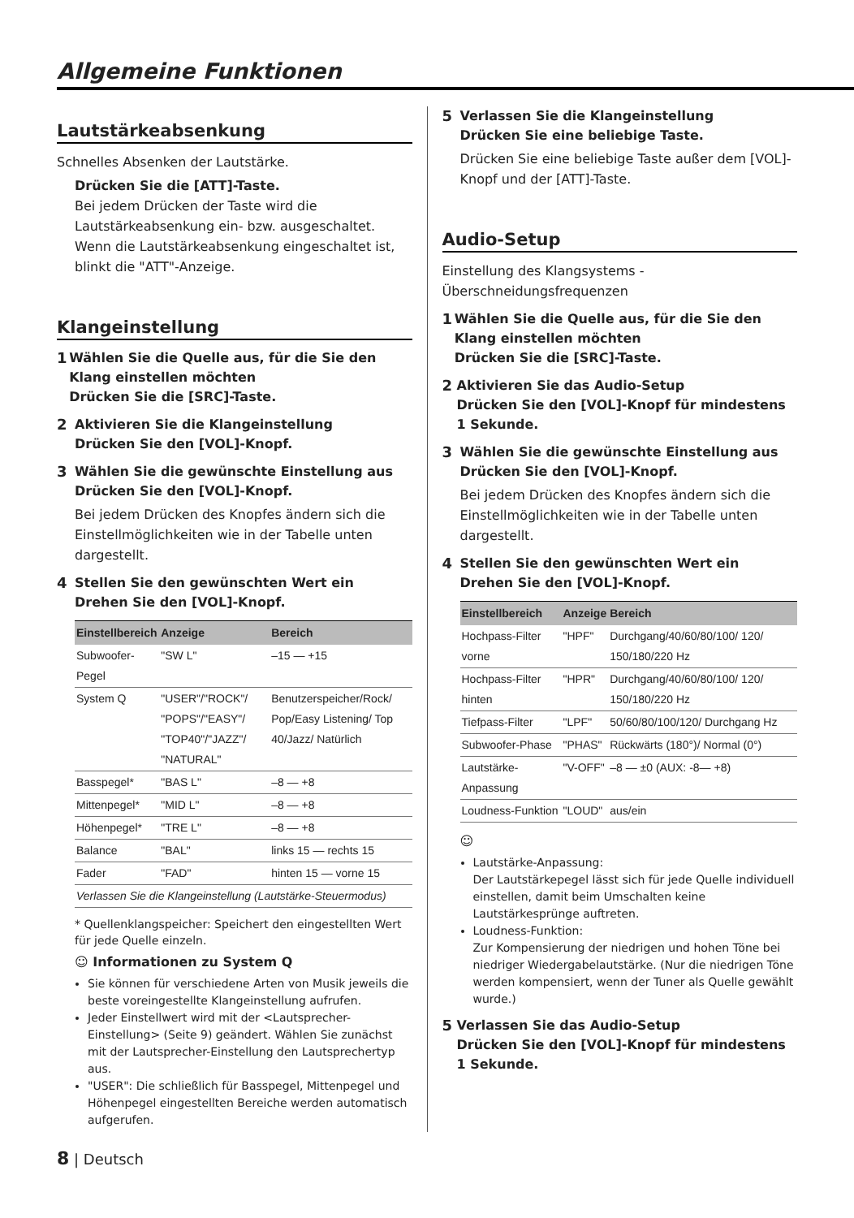Allgemeine Funktionen
Lautstärkeabsenkung
Schnelles Absenken der Lautstärke.
Drücken Sie die [ATT]-Taste.
Bei jedem Drücken der Taste wird die Lautstärkeabsenkung ein- bzw. ausgeschaltet. Wenn die Lautstärkeabsenkung eingeschaltet ist, blinkt die "ATT"-Anzeige.
Klangeinstellung
1 Wählen Sie die Quelle aus, für die Sie den Klang einstellen möchten
Drücken Sie die [SRC]-Taste.
2 Aktivieren Sie die Klangeinstellung
Drücken Sie den [VOL]-Knopf.
3 Wählen Sie die gewünschte Einstellung aus
Drücken Sie den [VOL]-Knopf.
Bei jedem Drücken des Knopfes ändern sich die Einstellmöglichkeiten wie in der Tabelle unten dargestellt.
4 Stellen Sie den gewünschten Wert ein
Drehen Sie den [VOL]-Knopf.
| Einstellbereich | Anzeige | Bereich |
| --- | --- | --- |
| Subwoofer-Pegel | "SW L" | –15 — +15 |
| System Q | "USER"/"ROCK"/ "POPS"/"EASY"/ "TOP40"/"JAZZ"/ "NATURAL" | Benutzerspeicher/Rock/ Pop/Easy Listening/ Top 40/Jazz/ Natürlich |
| Basspegel* | "BAS L" | –8 — +8 |
| Mittenpegel* | "MID L" | –8 — +8 |
| Höhenpegel* | "TRE L" | –8 — +8 |
| Balance | "BAL" | links 15 — rechts 15 |
| Fader | "FAD" | hinten 15 — vorne 15 |
| Verlassen Sie die Klangeinstellung (Lautstärke-Steuermodus) | | |
* Quellenklangspeicher: Speichert den eingestellten Wert für jede Quelle einzeln.
☺ Informationen zu System Q
Sie können für verschiedene Arten von Musik jeweils die beste voreingestellte Klangeinstellung aufrufen.
Jeder Einstellwert wird mit der <Lautsprecher-Einstellung> (Seite 9) geändert. Wählen Sie zunächst mit der Lautsprecher-Einstellung den Lautsprechertyp aus.
"USER": Die schließlich für Basspegel, Mittenpegel und Höhenpegel eingestellten Bereiche werden automatisch aufgerufen.
5 Verlassen Sie die Klangeinstellung
Drücken Sie eine beliebige Taste.
Drücken Sie eine beliebige Taste außer dem [VOL]-Knopf und der [ATT]-Taste.
Audio-Setup
Einstellung des Klangsystems - Überschneidungsfrequenzen
1 Wählen Sie die Quelle aus, für die Sie den Klang einstellen möchten
Drücken Sie die [SRC]-Taste.
2 Aktivieren Sie das Audio-Setup
Drücken Sie den [VOL]-Knopf für mindestens 1 Sekunde.
3 Wählen Sie die gewünschte Einstellung aus
Drücken Sie den [VOL]-Knopf.
Bei jedem Drücken des Knopfes ändern sich die Einstellmöglichkeiten wie in der Tabelle unten dargestellt.
4 Stellen Sie den gewünschten Wert ein
Drehen Sie den [VOL]-Knopf.
| Einstellbereich | Anzeige | Bereich |
| --- | --- | --- |
| Hochpass-Filter vorne | "HPF" | Durchgang/40/60/80/100/ 120/ 150/180/220 Hz |
| Hochpass-Filter hinten | "HPR" | Durchgang/40/60/80/100/ 120/ 150/180/220 Hz |
| Tiefpass-Filter | "LPF" | 50/60/80/100/120/ Durchgang Hz |
| Subwoofer-Phase | "PHAS" | Rückwärts (180°)/ Normal (0°) |
| Lautstärke-Anpassung | "V-OFF" | –8 — ±0 (AUX: -8— +8) |
| Loudness-Funktion | "LOUD" | aus/ein |
☺
Lautstärke-Anpassung:
Der Lautstärkepegel lässt sich für jede Quelle individuell einstellen, damit beim Umschalten keine Lautstärkesprünge auftreten.
Loudness-Funktion:
Zur Kompensierung der niedrigen und hohen Töne bei niedriger Wiedergabelautstärke. (Nur die niedrigen Töne werden kompensiert, wenn der Tuner als Quelle gewählt wurde.)
5 Verlassen Sie das Audio-Setup
Drücken Sie den [VOL]-Knopf für mindestens 1 Sekunde.
8 | Deutsch